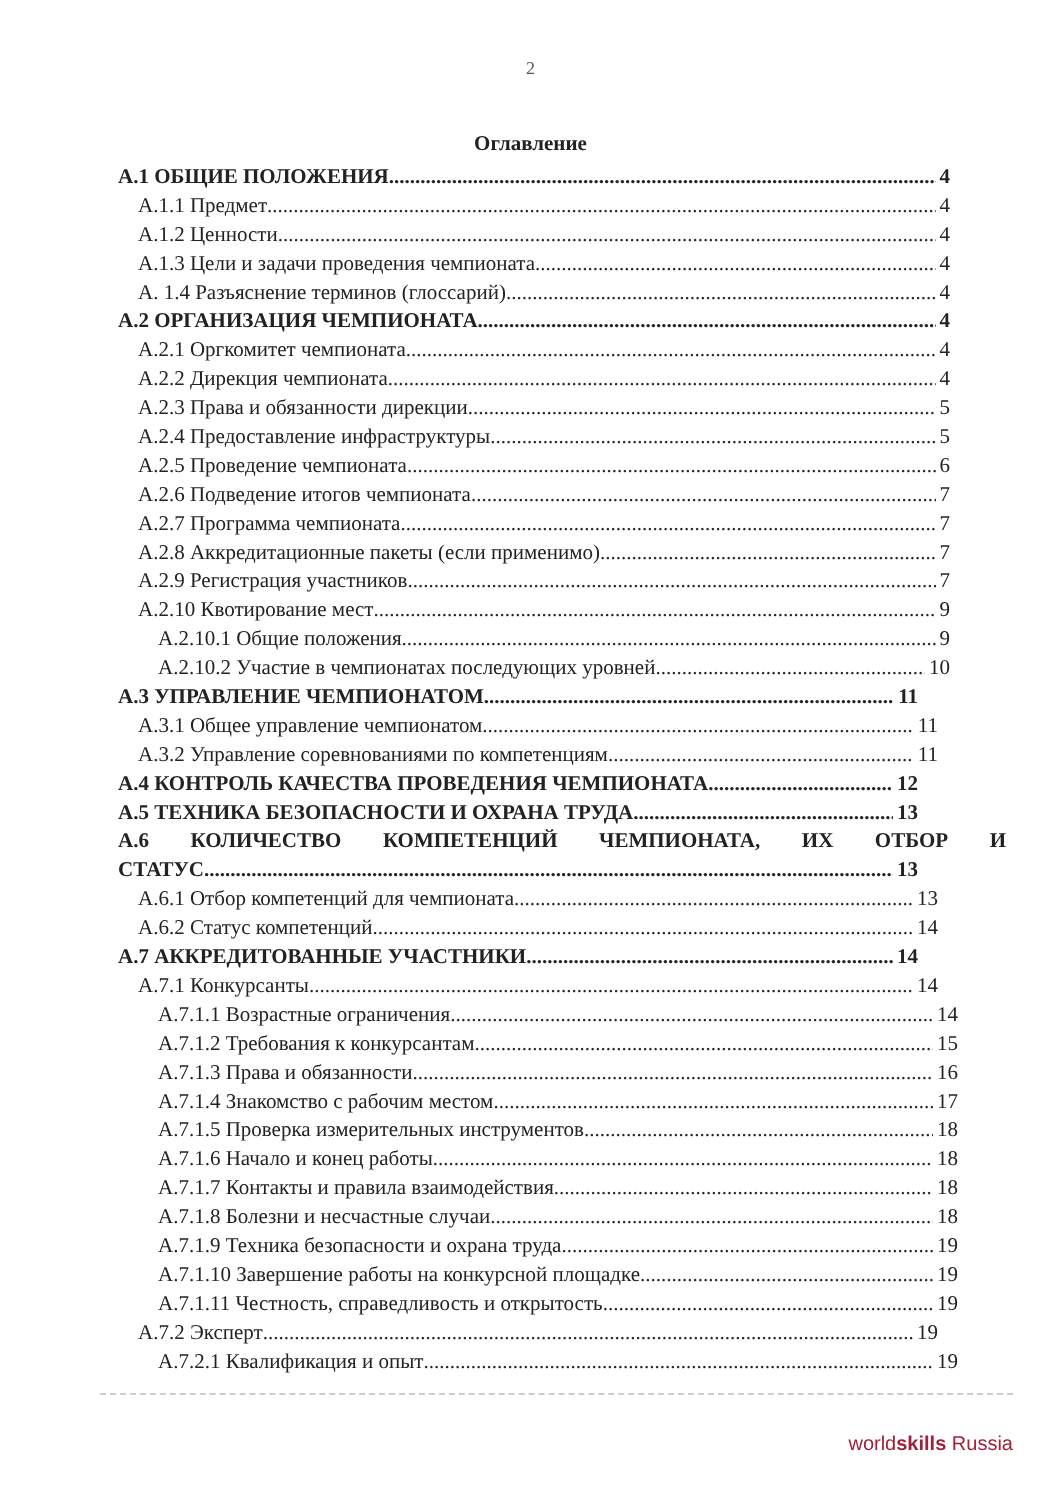2
Оглавление
А.1 ОБЩИЕ ПОЛОЖЕНИЯ 4
А.1.1 Предмет 4
А.1.2 Ценности 4
А.1.3 Цели и задачи проведения чемпионата 4
А. 1.4 Разъяснение терминов (глоссарий) 4
А.2 ОРГАНИЗАЦИЯ ЧЕМПИОНАТА 4
А.2.1 Оргкомитет чемпионата 4
А.2.2 Дирекция чемпионата 4
А.2.3 Права и обязанности дирекции 5
А.2.4 Предоставление инфраструктуры 5
А.2.5 Проведение чемпионата 6
А.2.6 Подведение итогов чемпионата 7
А.2.7 Программа чемпионата 7
А.2.8 Аккредитационные пакеты (если применимо) 7
А.2.9 Регистрация участников 7
А.2.10 Квотирование мест 9
А.2.10.1 Общие положения 9
А.2.10.2 Участие в чемпионатах последующих уровней 10
А.3 УПРАВЛЕНИЕ ЧЕМПИОНАТОМ 11
А.3.1 Общее управление чемпионатом 11
А.3.2 Управление соревнованиями по компетенциям 11
А.4 КОНТРОЛЬ КАЧЕСТВА ПРОВЕДЕНИЯ ЧЕМПИОНАТА 12
А.5 ТЕХНИКА БЕЗОПАСНОСТИ И ОХРАНА ТРУДА 13
А.6 КОЛИЧЕСТВО КОМПЕТЕНЦИЙ ЧЕМПИОНАТА, ИХ ОТБОР И
СТАТУС 13
А.6.1 Отбор компетенций для чемпионата 13
А.6.2 Статус компетенций 14
А.7 АККРЕДИТОВАННЫЕ УЧАСТНИКИ 14
А.7.1 Конкурсанты 14
А.7.1.1 Возрастные ограничения 14
А.7.1.2 Требования к конкурсантам 15
А.7.1.3 Права и обязанности 16
А.7.1.4 Знакомство с рабочим местом 17
А.7.1.5 Проверка измерительных инструментов 18
А.7.1.6 Начало и конец работы 18
А.7.1.7 Контакты и правила взаимодействия 18
А.7.1.8 Болезни и несчастные случаи 18
А.7.1.9 Техника безопасности и охрана труда 19
А.7.1.10 Завершение работы на конкурсной площадке 19
А.7.1.11 Честность, справедливость и открытость 19
А.7.2 Эксперт 19
А.7.2.1 Квалификация и опыт 19
worldskills Russia